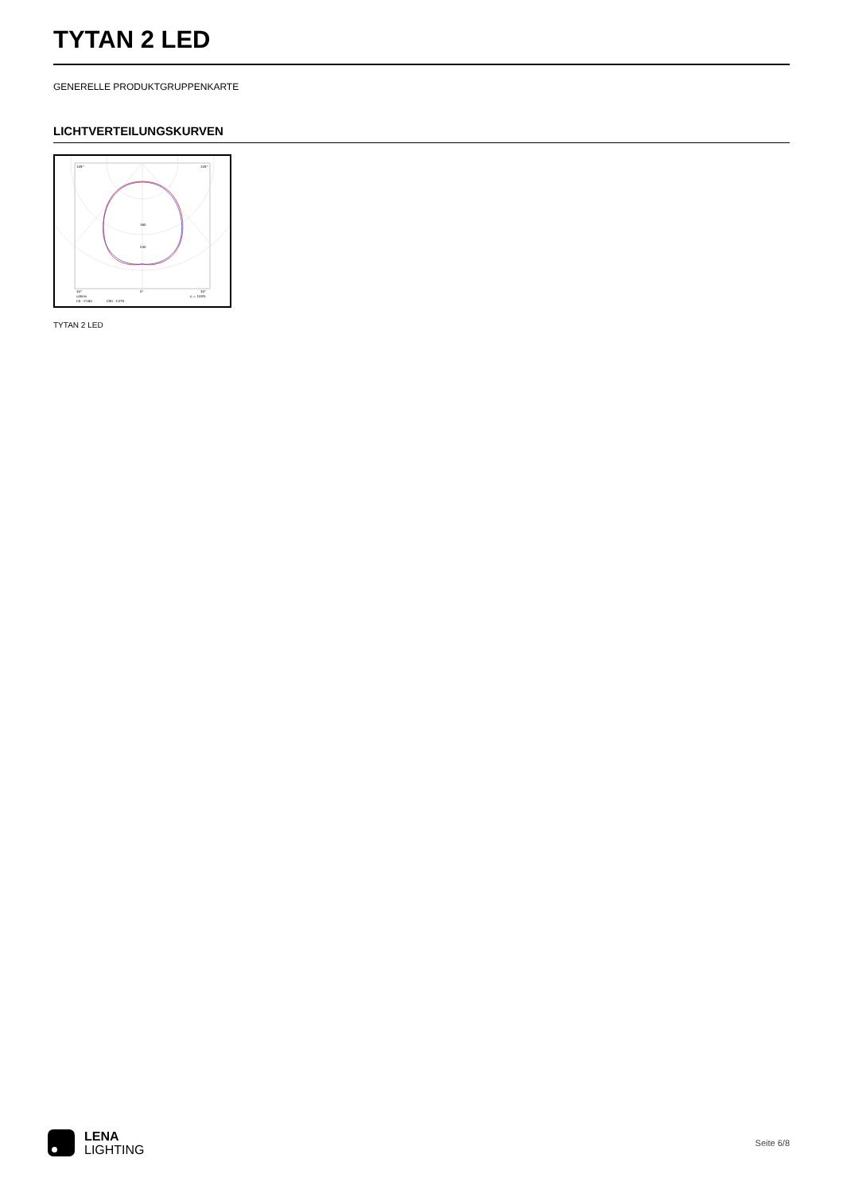TYTAN 2 LED
GENERELLE PRODUKTGRUPPENKARTE
LICHTVERTEILUNGSKURVEN
105°
105°
30°
0°
30°
160
240
cd/klm
η = 100%
C0 - C180
C90 - C270
TYTAN 2 LED
LENA
LIGHTING
Seite 6/8